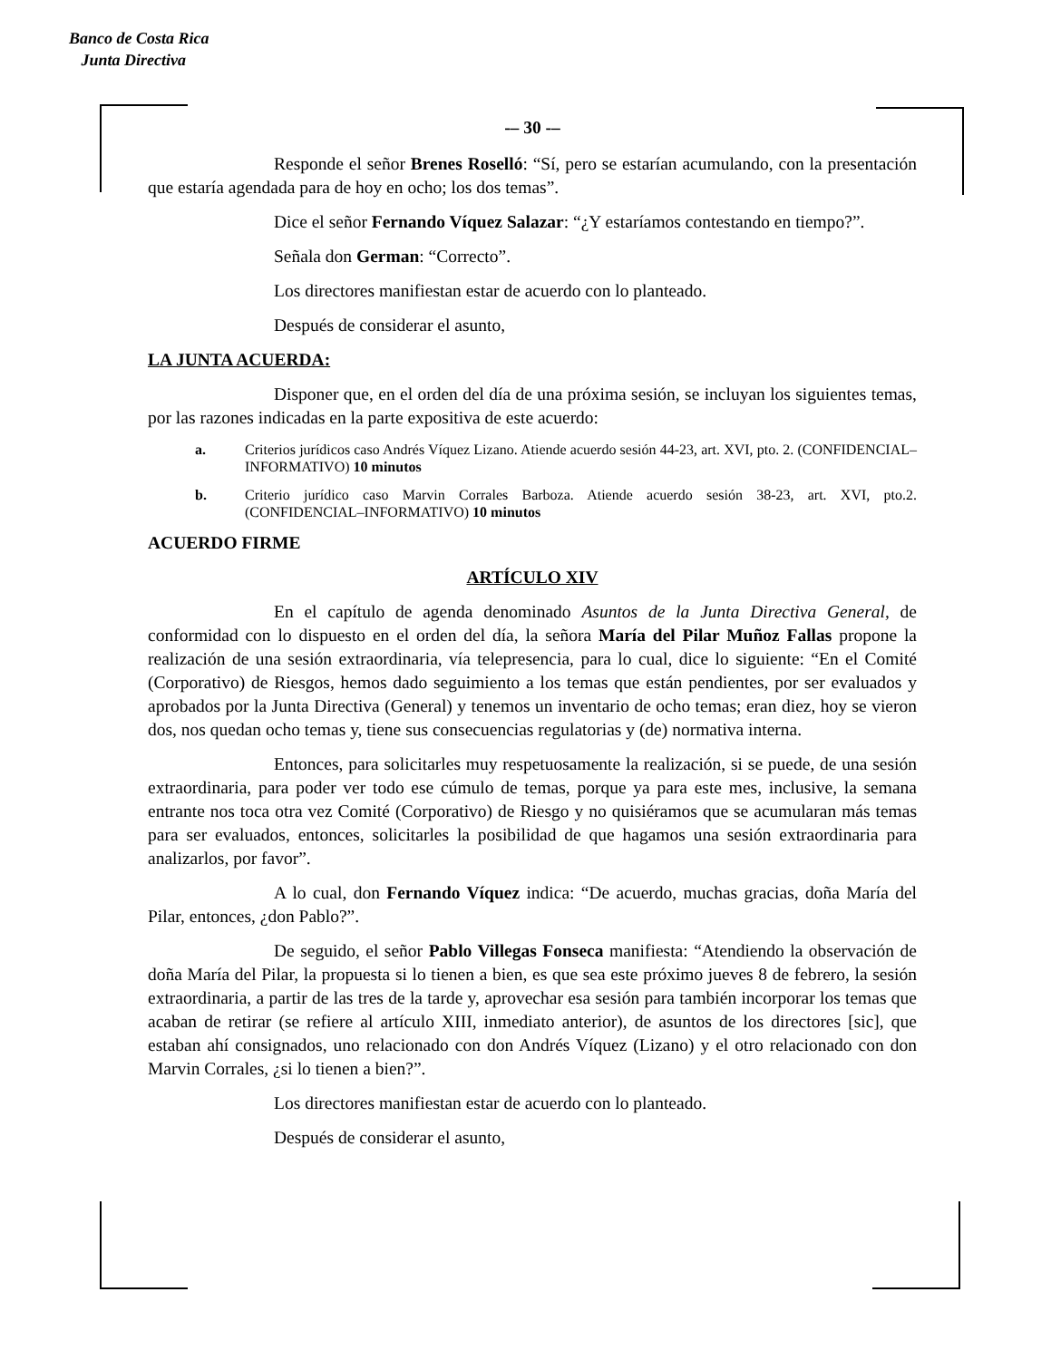Banco de Costa Rica
Junta Directiva
-– 30 -–
Responde el señor Brenes Roselló: “Sí, pero se estarían acumulando, con la presentación que estaría agendada para de hoy en ocho; los dos temas”.
Dice el señor Fernando Víquez Salazar: “¿Y estaríamos contestando en tiempo?”.
Señala don German: “Correcto”.
Los directores manifiestan estar de acuerdo con lo planteado.
Después de considerar el asunto,
LA JUNTA ACUERDA:
Disponer que, en el orden del día de una próxima sesión, se incluyan los siguientes temas, por las razones indicadas en la parte expositiva de este acuerdo:
a. Criterios jurídicos caso Andrés Víquez Lizano. Atiende acuerdo sesión 44-23, art. XVI, pto. 2. (CONFIDENCIAL–INFORMATIVO) 10 minutos
b. Criterio jurídico caso Marvin Corrales Barboza. Atiende acuerdo sesión 38-23, art. XVI, pto.2. (CONFIDENCIAL–INFORMATIVO) 10 minutos
ACUERDO FIRME
ARTÍCULO XIV
En el capítulo de agenda denominado Asuntos de la Junta Directiva General, de conformidad con lo dispuesto en el orden del día, la señora María del Pilar Muñoz Fallas propone la realización de una sesión extraordinaria, vía telepresencia, para lo cual, dice lo siguiente: “En el Comité (Corporativo) de Riesgos, hemos dado seguimiento a los temas que están pendientes, por ser evaluados y aprobados por la Junta Directiva (General) y tenemos un inventario de ocho temas; eran diez, hoy se vieron dos, nos quedan ocho temas y, tiene sus consecuencias regulatorias y (de) normativa interna.
Entonces, para solicitarles muy respetuosamente la realización, si se puede, de una sesión extraordinaria, para poder ver todo ese cúmulo de temas, porque ya para este mes, inclusive, la semana entrante nos toca otra vez Comité (Corporativo) de Riesgo y no quisiéramos que se acumularan más temas para ser evaluados, entonces, solicitarles la posibilidad de que hagamos una sesión extraordinaria para analizarlos, por favor”.
A lo cual, don Fernando Víquez indica: “De acuerdo, muchas gracias, doña María del Pilar, entonces, ¿don Pablo?”.
De seguido, el señor Pablo Villegas Fonseca manifiesta: “Atendiendo la observación de doña María del Pilar, la propuesta si lo tienen a bien, es que sea este próximo jueves 8 de febrero, la sesión extraordinaria, a partir de las tres de la tarde y, aprovechar esa sesión para también incorporar los temas que acaban de retirar (se refiere al artículo XIII, inmediato anterior), de asuntos de los directores [sic], que estaban ahí consignados, uno relacionado con don Andrés Víquez (Lizano) y el otro relacionado con don Marvin Corrales, ¿si lo tienen a bien?”.
Los directores manifiestan estar de acuerdo con lo planteado.
Después de considerar el asunto,